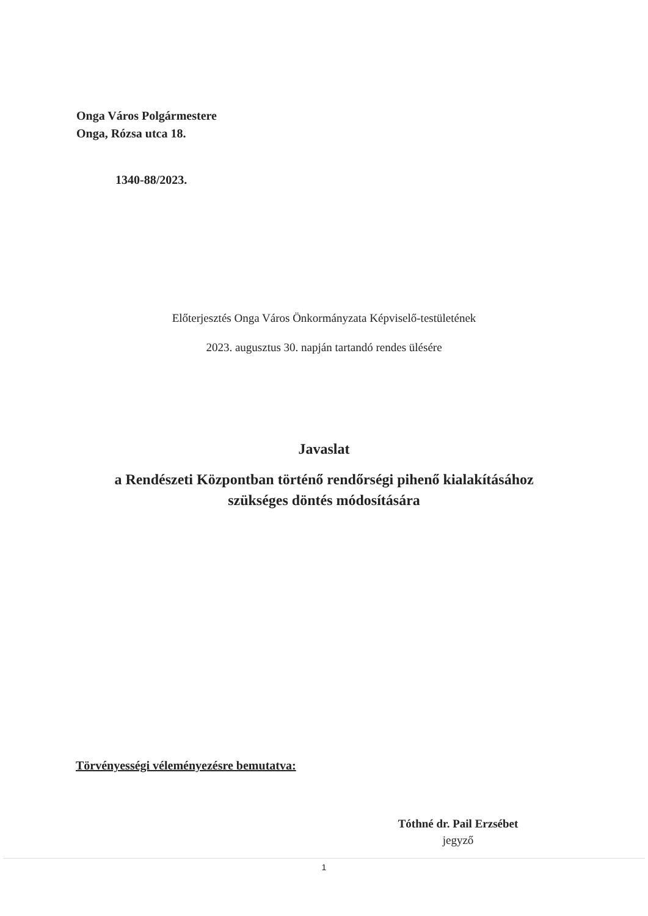Onga Város Polgármestere
Onga, Rózsa utca 18.
1340-88/2023.
Előterjesztés Onga Város Önkormányzata Képviselő-testületének
2023. augusztus 30. napján tartandó rendes ülésére
Javaslat
a Rendészeti Központban történő rendőrségi pihenő kialakításához
szükséges döntés módosítására
Törvényességi véleményezésre bemutatva:
Tóthné dr. Pail Erzsébet
jegyző
1